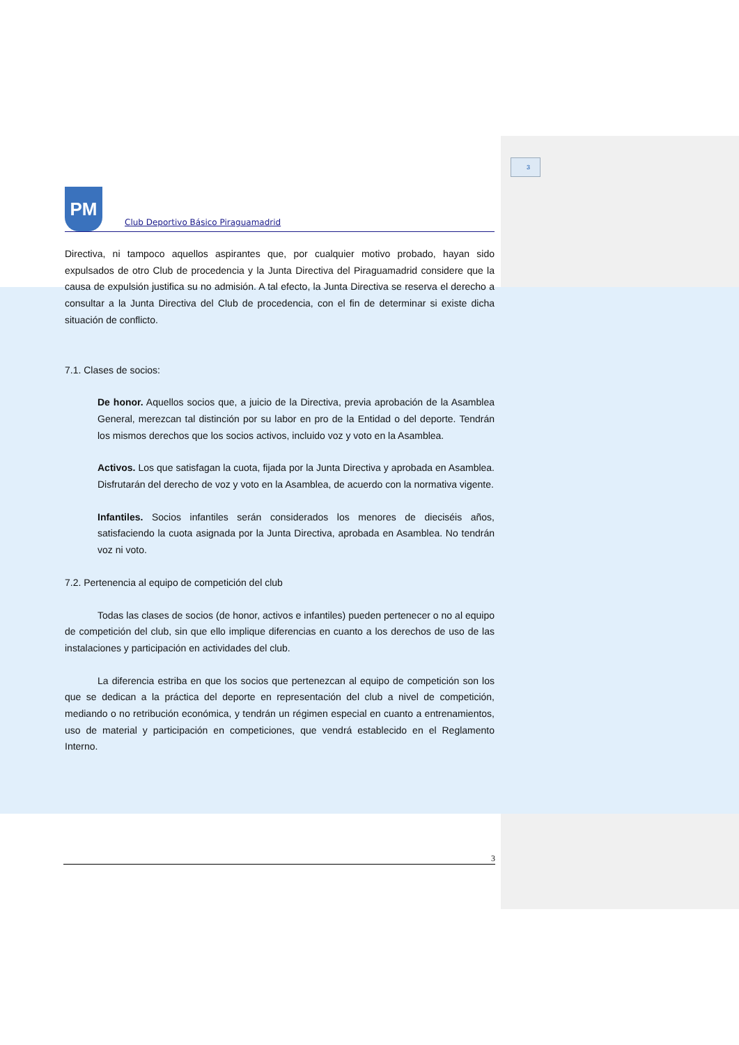3
PM
Club Deportivo Básico Piraguamadrid
Directiva, ni tampoco aquellos aspirantes que, por cualquier motivo probado, hayan sido expulsados de otro Club de procedencia y la Junta Directiva del Piraguamadrid considere que la causa de expulsión justifica su no admisión. A tal efecto, la Junta Directiva se reserva el derecho a consultar a la Junta Directiva del Club de procedencia, con el fin de determinar si existe dicha situación de conflicto.
7.1. Clases de socios:
De honor. Aquellos socios que, a juicio de la Directiva, previa aprobación de la Asamblea General, merezcan tal distinción por su labor en pro de la Entidad o del deporte. Tendrán los mismos derechos que los socios activos, incluido voz y voto en la Asamblea.
Activos. Los que satisfagan la cuota, fijada por la Junta Directiva y aprobada en Asamblea. Disfrutarán del derecho de voz y voto en la Asamblea, de acuerdo con la normativa vigente.
Infantiles. Socios infantiles serán considerados los menores de dieciséis años, satisfaciendo la cuota asignada por la Junta Directiva, aprobada en Asamblea. No tendrán voz ni voto.
7.2. Pertenencia al equipo de competición del club
Todas las clases de socios (de honor, activos e infantiles) pueden pertenecer o no al equipo de competición del club, sin que ello implique diferencias en cuanto a los derechos de uso de las instalaciones y participación en actividades del club.
La diferencia estriba en que los socios que pertenezcan al equipo de competición son los que se dedican a la práctica del deporte en representación del club a nivel de competición, mediando o no retribución económica, y tendrán un régimen especial en cuanto a entrenamientos, uso de material y participación en competiciones, que vendrá establecido en el Reglamento Interno.
3